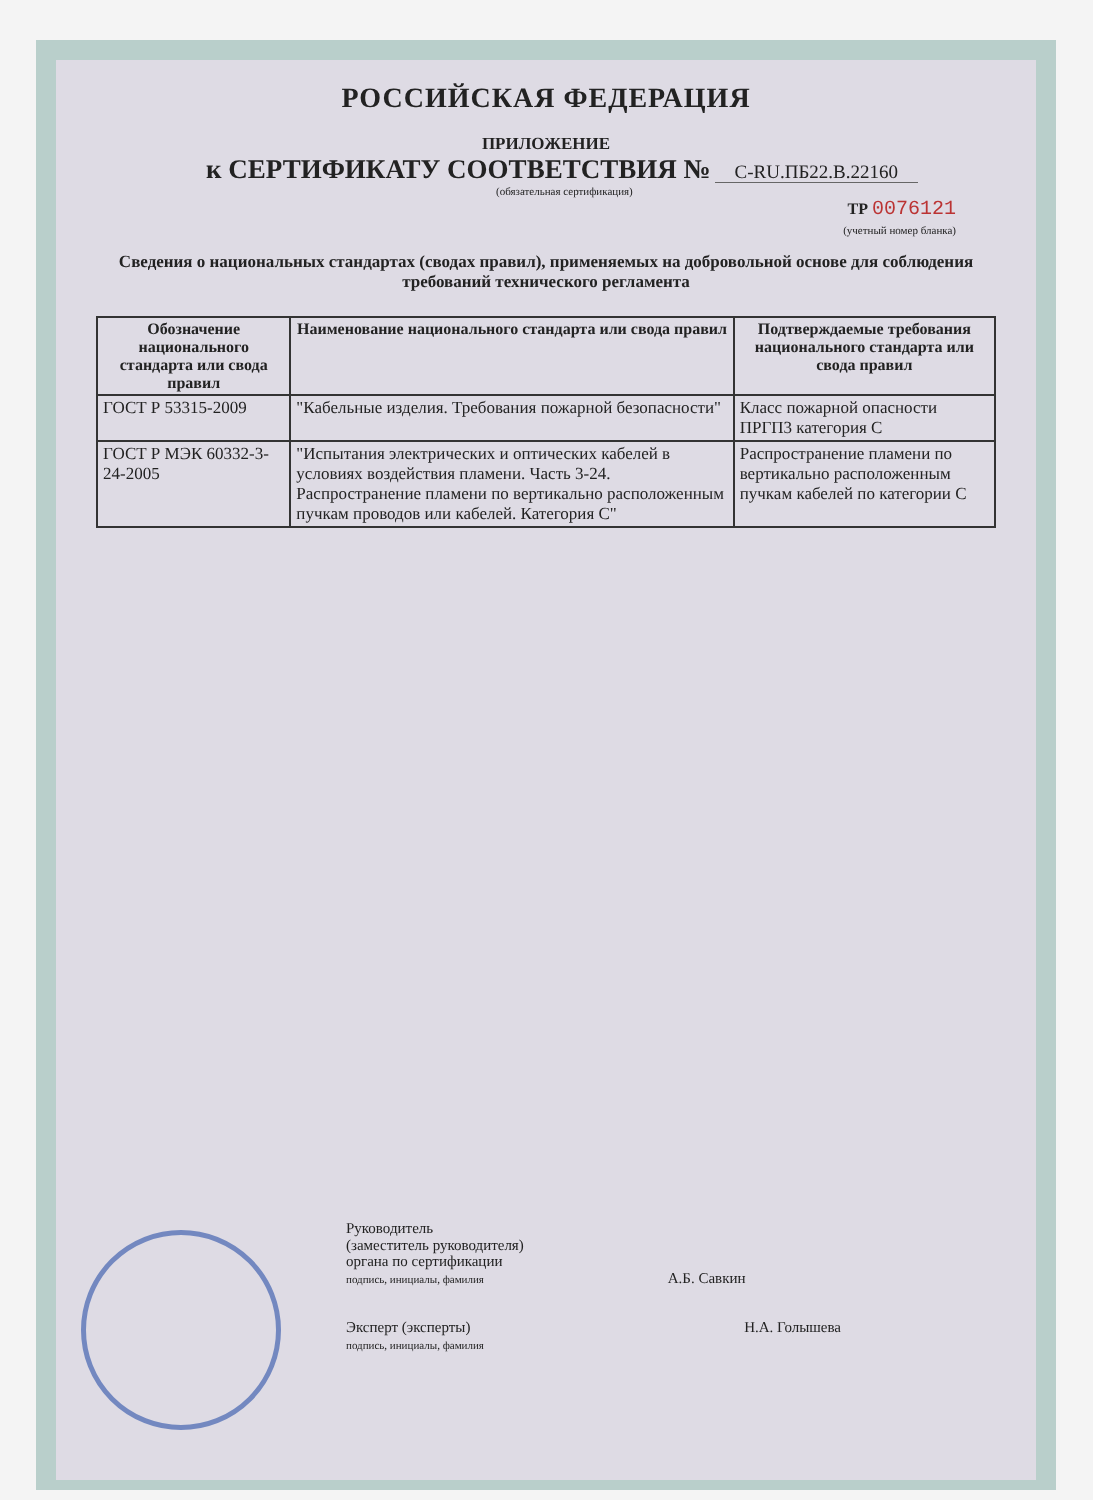РОССИЙСКАЯ ФЕДЕРАЦИЯ
ПРИЛОЖЕНИЕ
к СЕРТИФИКАТУ СООТВЕТСТВИЯ № С-RU.ПБ22.В.22160
(обязательная сертификация)
ТР 0076121
(учетный номер бланка)
Сведения о национальных стандартах (сводах правил), применяемых на добровольной основе для соблюдения требований технического регламента
| Обозначение национального стандарта или свода правил | Наименование национального стандарта или свода правил | Подтверждаемые требования национального стандарта или свода правил |
| --- | --- | --- |
| ГОСТ Р 53315-2009 | "Кабельные изделия. Требования пожарной безопасности" | Класс пожарной опасности ПРГП3 категория С |
| ГОСТ Р МЭК 60332-3-24-2005 | "Испытания электрических и оптических кабелей в условиях воздействия пламени. Часть 3-24. Распространение пламени по вертикально расположенным пучкам проводов или кабелей. Категория С" | Распространение пламени по вертикально расположенным пучкам кабелей по категории С |
Руководитель
(заместитель руководителя)
органа по сертификации
подпись, инициалы, фамилия А.Б. Савкин
Эксперт (эксперты) Н.А. Голышева
подпись, инициалы, фамилия